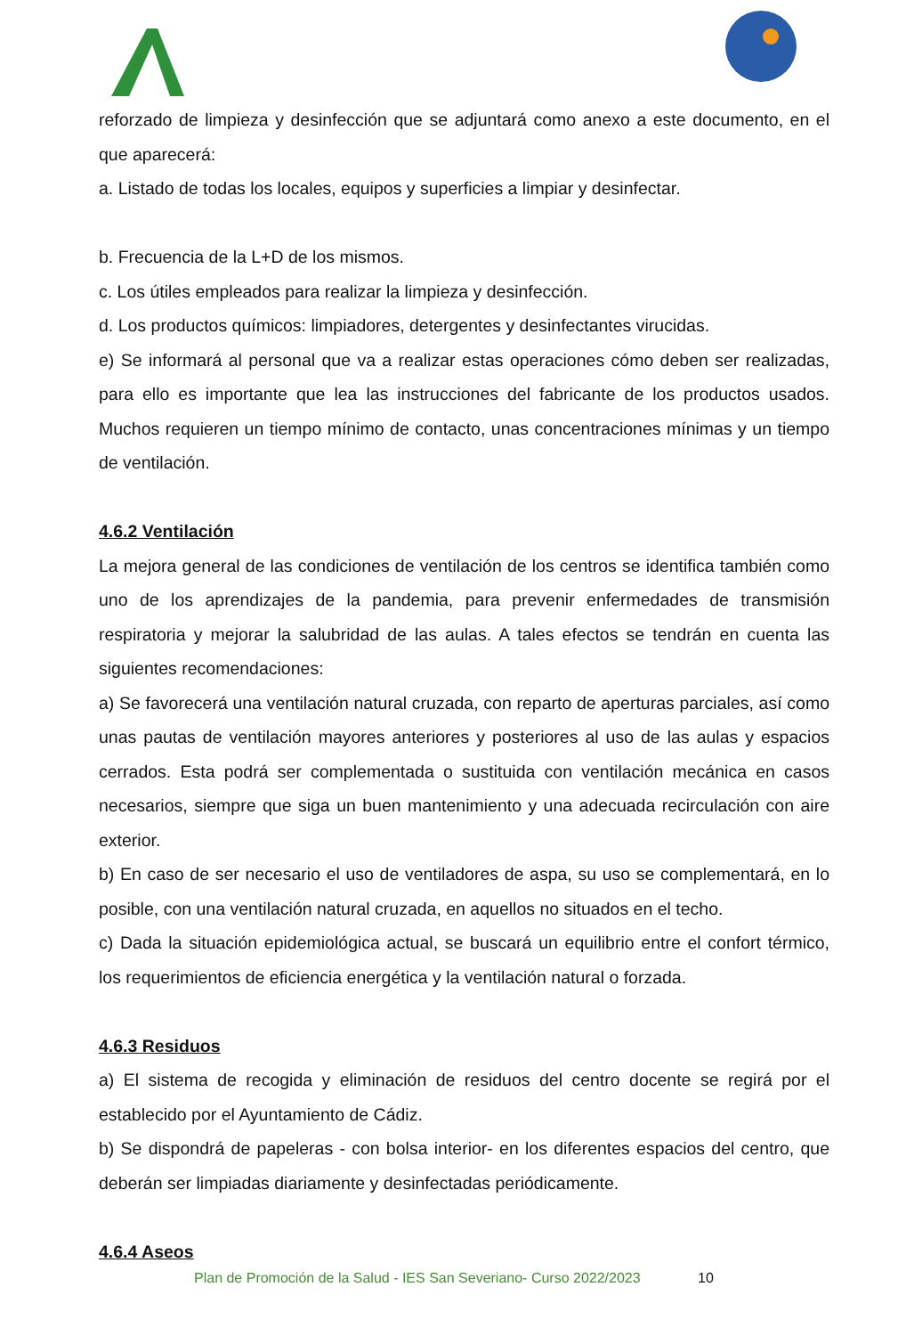reforzado de limpieza y desinfección que se adjuntará como anexo a este documento, en el que aparecerá:
a. Listado de todas los locales, equipos y superficies a limpiar y desinfectar.
b. Frecuencia de la L+D de los mismos.
c. Los útiles empleados para realizar la limpieza y desinfección.
d. Los productos químicos: limpiadores, detergentes y desinfectantes virucidas.
e) Se informará al personal que va a realizar estas operaciones cómo deben ser realizadas, para ello es importante que lea las instrucciones del fabricante de los productos usados. Muchos requieren un tiempo mínimo de contacto, unas concentraciones mínimas y un tiempo de ventilación.
4.6.2 Ventilación
La mejora general de las condiciones de ventilación de los centros se identifica también como uno de los aprendizajes de la pandemia, para prevenir enfermedades de transmisión respiratoria y mejorar la salubridad de las aulas. A tales efectos se tendrán en cuenta las siguientes recomendaciones:
a) Se favorecerá una ventilación natural cruzada, con reparto de aperturas parciales, así como unas pautas de ventilación mayores anteriores y posteriores al uso de las aulas y espacios cerrados. Esta podrá ser complementada o sustituida con ventilación mecánica en casos necesarios, siempre que siga un buen mantenimiento y una adecuada recirculación con aire exterior.
b) En caso de ser necesario el uso de ventiladores de aspa, su uso se complementará, en lo posible, con una ventilación natural cruzada, en aquellos no situados en el techo.
c) Dada la situación epidemiológica actual, se buscará un equilibrio entre el confort térmico, los requerimientos de eficiencia energética y la ventilación natural o forzada.
4.6.3 Residuos
a) El sistema de recogida y eliminación de residuos del centro docente se regirá por el establecido por el Ayuntamiento de Cádiz.
b) Se dispondrá de papeleras - con bolsa interior- en los diferentes espacios del centro, que deberán ser limpiadas diariamente y desinfectadas periódicamente.
4.6.4 Aseos
Plan de Promoción de la Salud - IES San Severiano- Curso 2022/2023 10